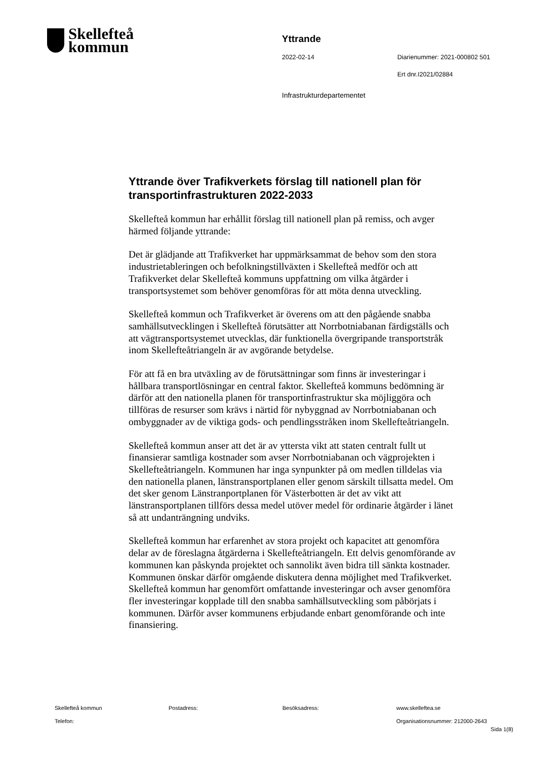Skellefteå
kommun
Yttrande
2022-02-14 Diarienummer: 2021-000802 501
Ert dnr.I2021/02884
Infrastrukturdepartementet
Yttrande över Trafikverkets förslag till nationell plan för transportinfrastrukturen 2022-2033
Skellefteå kommun har erhållit förslag till nationell plan på remiss, och avger härmed följande yttrande:
Det är glädjande att Trafikverket har uppmärksammat de behov som den stora industrietableringen och befolkningstillväxten i Skellefteå medför och att Trafikverket delar Skellefteå kommuns uppfattning om vilka åtgärder i transportsystemet som behöver genomföras för att möta denna utveckling.
Skellefteå kommun och Trafikverket är överens om att den pågående snabba samhällsutvecklingen i Skellefteå förutsätter att Norrbotniabanan färdigställs och att vägtransportsystemet utvecklas, där funktionella övergripande transportstråk inom Skellefteåtriangeln är av avgörande betydelse.
För att få en bra utväxling av de förutsättningar som finns är investeringar i hållbara transportlösningar en central faktor. Skellefteå kommuns bedömning är därför att den nationella planen för transportinfrastruktur ska möjliggöra och tillföras de resurser som krävs i närtid för nybyggnad av Norrbotniabanan och ombyggnader av de viktiga gods- och pendlingsstråken inom Skellefteåtriangeln.
Skellefteå kommun anser att det är av yttersta vikt att staten centralt fullt ut finansierar samtliga kostnader som avser Norrbotniabanan och vägprojekten i Skellefteåtriangeln. Kommunen har inga synpunkter på om medlen tilldelas via den nationella planen, länstransportplanen eller genom särskilt tillsatta medel. Om det sker genom Länstranportplanen för Västerbotten är det av vikt att länstransportplanen tillförs dessa medel utöver medel för ordinarie åtgärder i länet så att undanträngning undviks.
Skellefteå kommun har erfarenhet av stora projekt och kapacitet att genomföra delar av de föreslagna åtgärderna i Skellefteåtriangeln. Ett delvis genomförande av kommunen kan påskynda projektet och sannolikt även bidra till sänkta kostnader. Kommunen önskar därför omgående diskutera denna möjlighet med Trafikverket. Skellefteå kommun har genomfört omfattande investeringar och avser genomföra fler investeringar kopplade till den snabba samhällsutveckling som påbörjats i kommunen. Därför avser kommunens erbjudande enbart genomförande och inte finansiering.
Skellefteå kommun Postadress: Besöksadress: www.skelleftea.se
Telefon: Organisationsnummer: 212000-2643
Sida 1(8)